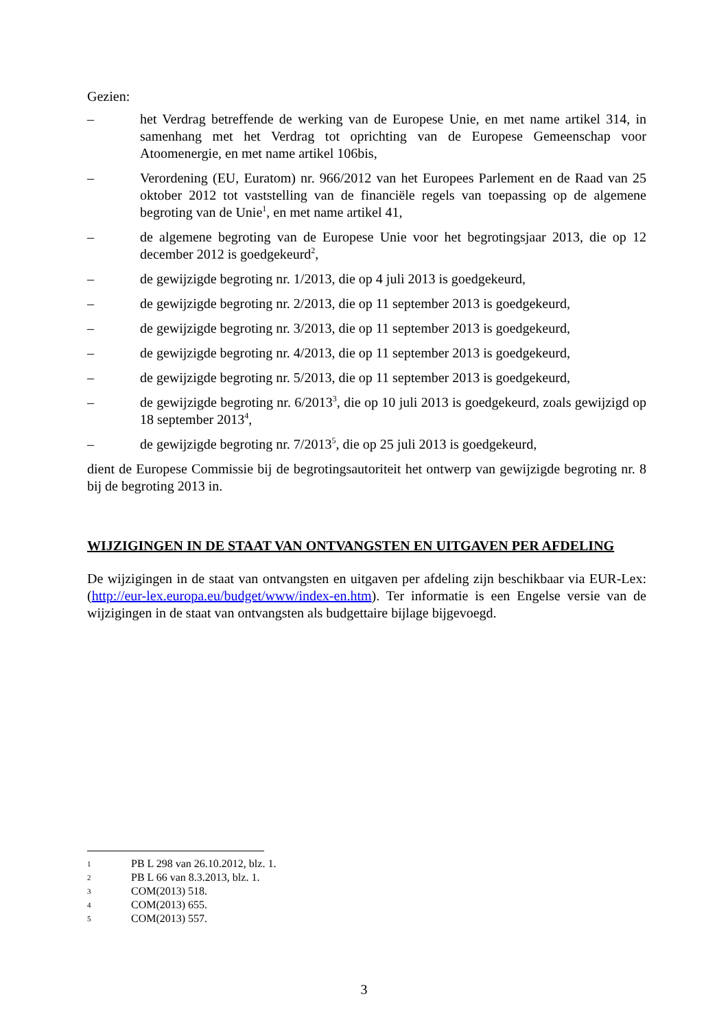Gezien:
– het Verdrag betreffende de werking van de Europese Unie, en met name artikel 314, in samenhang met het Verdrag tot oprichting van de Europese Gemeenschap voor Atoomenergie, en met name artikel 106bis,
– Verordening (EU, Euratom) nr. 966/2012 van het Europees Parlement en de Raad van 25 oktober 2012 tot vaststelling van de financiële regels van toepassing op de algemene begroting van de Unie<sup>1</sup>, en met name artikel 41,
– de algemene begroting van de Europese Unie voor het begrotingsjaar 2013, die op 12 december 2012 is goedgekeurd<sup>2</sup>,
– de gewijzigde begroting nr. 1/2013, die op 4 juli 2013 is goedgekeurd,
– de gewijzigde begroting nr. 2/2013, die op 11 september 2013 is goedgekeurd,
– de gewijzigde begroting nr. 3/2013, die op 11 september 2013 is goedgekeurd,
– de gewijzigde begroting nr. 4/2013, die op 11 september 2013 is goedgekeurd,
– de gewijzigde begroting nr. 5/2013, die op 11 september 2013 is goedgekeurd,
– de gewijzigde begroting nr. 6/2013<sup>3</sup>, die op 10 juli 2013 is goedgekeurd, zoals gewijzigd op 18 september 2013<sup>4</sup>,
– de gewijzigde begroting nr. 7/2013<sup>5</sup>, die op 25 juli 2013 is goedgekeurd,
dient de Europese Commissie bij de begrotingsautoriteit het ontwerp van gewijzigde begroting nr. 8 bij de begroting 2013 in.
WIJZIGINGEN IN DE STAAT VAN ONTVANGSTEN EN UITGAVEN PER AFDELING
De wijzigingen in de staat van ontvangsten en uitgaven per afdeling zijn beschikbaar via EUR-Lex: (http://eur-lex.europa.eu/budget/www/index-en.htm). Ter informatie is een Engelse versie van de wijzigingen in de staat van ontvangsten als budgettaire bijlage bijgevoegd.
1 PB L 298 van 26.10.2012, blz. 1.
2 PB L 66 van 8.3.2013, blz. 1.
3 COM(2013) 518.
4 COM(2013) 655.
5 COM(2013) 557.
3